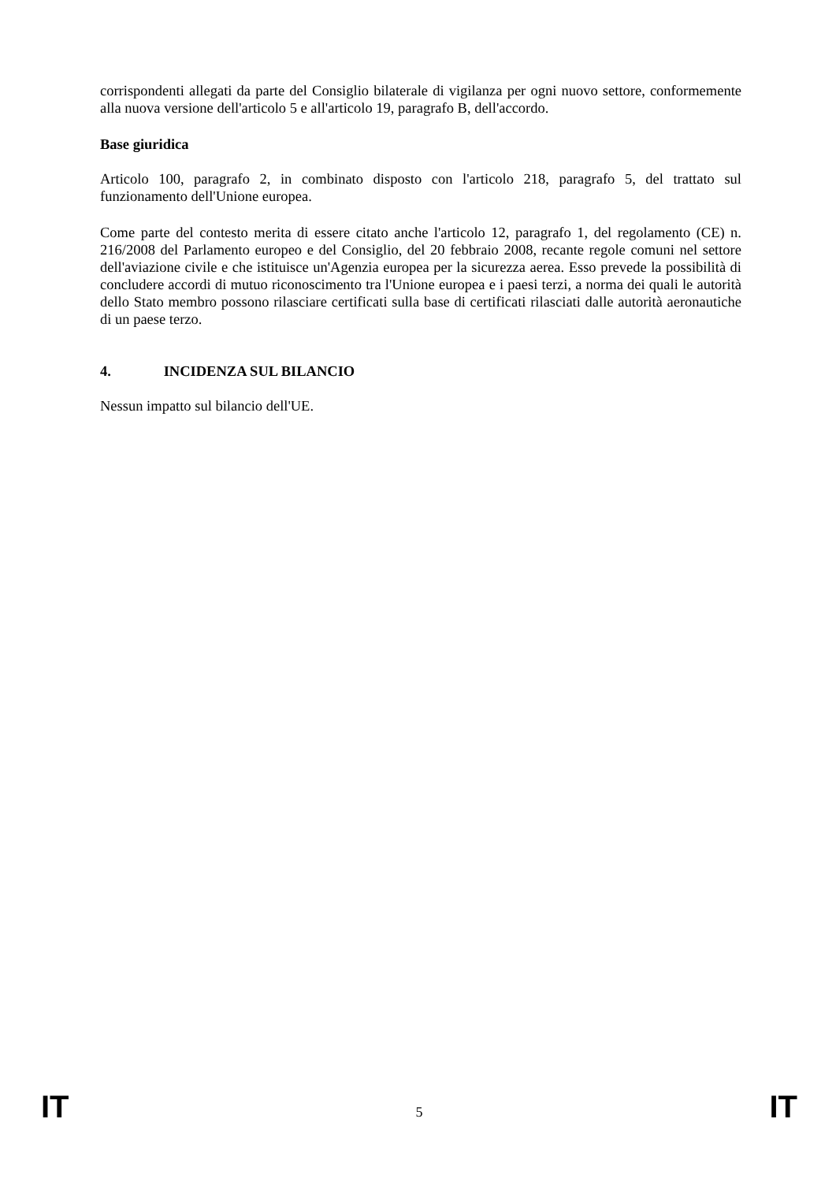corrispondenti allegati da parte del Consiglio bilaterale di vigilanza per ogni nuovo settore, conformemente alla nuova versione dell'articolo 5 e all'articolo 19, paragrafo B, dell'accordo.
Base giuridica
Articolo 100, paragrafo 2, in combinato disposto con l'articolo 218, paragrafo 5, del trattato sul funzionamento dell'Unione europea.
Come parte del contesto merita di essere citato anche l'articolo 12, paragrafo 1, del regolamento (CE) n. 216/2008 del Parlamento europeo e del Consiglio, del 20 febbraio 2008, recante regole comuni nel settore dell'aviazione civile e che istituisce un'Agenzia europea per la sicurezza aerea. Esso prevede la possibilità di concludere accordi di mutuo riconoscimento tra l'Unione europea e i paesi terzi, a norma dei quali le autorità dello Stato membro possono rilasciare certificati sulla base di certificati rilasciati dalle autorità aeronautiche di un paese terzo.
4. INCIDENZA SUL BILANCIO
Nessun impatto sul bilancio dell'UE.
IT 5 IT